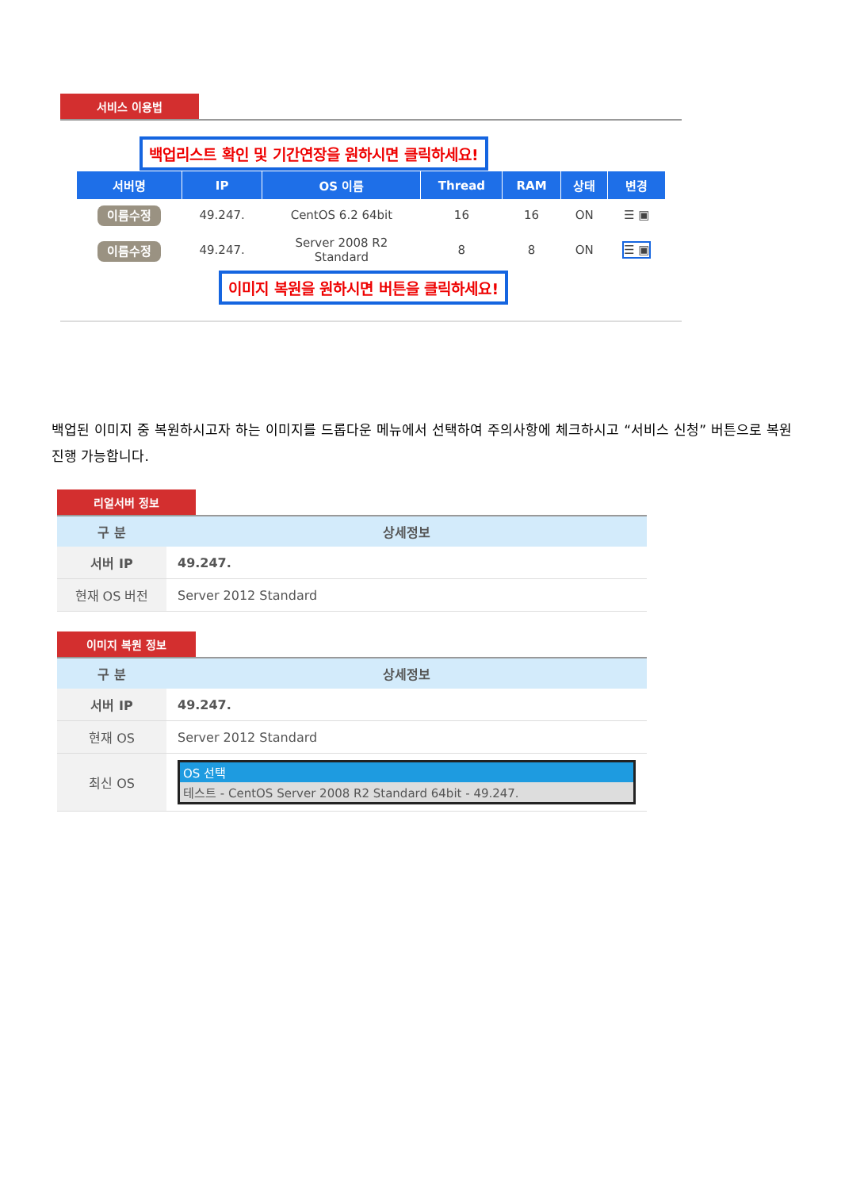서비스 이용법
백업리스트 확인 및 기간연장을 원하시면 클릭하세요!
| 서버명 | IP | OS 이름 | Thread | RAM | 상태 | 변경 |
| --- | --- | --- | --- | --- | --- | --- |
| 이름수정 | 49.247. | CentOS 6.2 64bit | 16 | 16 | ON | ☰ ▣ |
| 이름수정 | 49.247. | Server 2008 R2 Standard | 8 | 8 | ON | ☰ ▣ |
이미지 복원을 원하시면 버튼을 클릭하세요!
백업된 이미지 중 복원하시고자 하는 이미지를 드롭다운 메뉴에서 선택하여 주의사항에 체크하시고 “서비스 신청” 버튼으로 복원 진행 가능합니다.
리얼서버 정보
| 구 분 | 상세정보 |
| --- | --- |
| 서버 IP | 49.247. |
| 현재 OS 버전 | Server 2012 Standard |
이미지 복원 정보
| 구 분 | 상세정보 |
| --- | --- |
| 서버 IP | 49.247. |
| 현재 OS | Server 2012 Standard |
| 최신 OS | OS 선택 테스트 - CentOS Server 2008 R2 Standard 64bit - 49.247. |